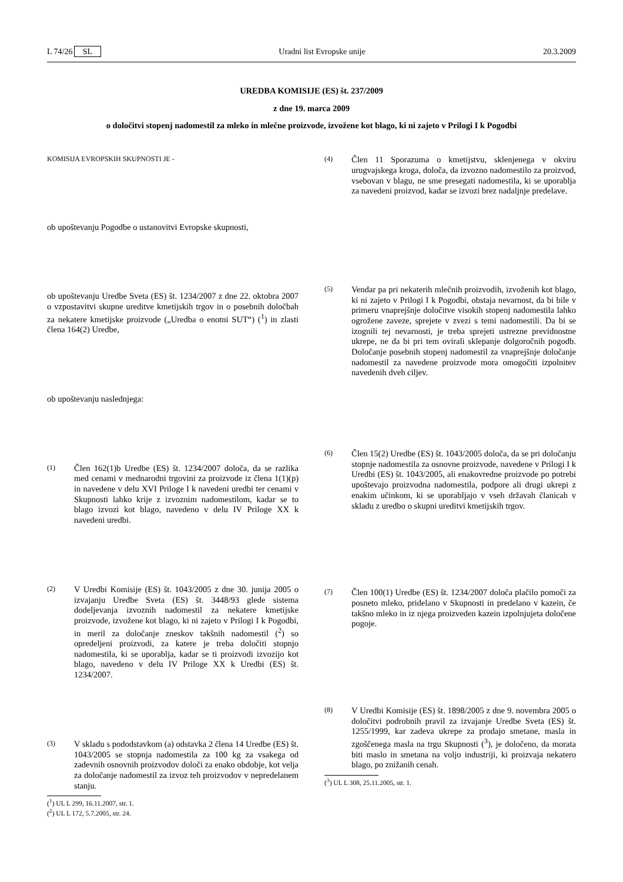L 74/26 SL Uradni list Evropske unije 20.3.2009
UREDBA KOMISIJE (ES) št. 237/2009
z dne 19. marca 2009
o določitvi stopenj nadomestil za mleko in mlečne proizvode, izvožene kot blago, ki ni zajeto v Prilogi I k Pogodbi
KOMISIJA EVROPSKIH SKUPNOSTI JE -
ob upoštevanju Pogodbe o ustanovitvi Evropske skupnosti,
ob upoštevanju Uredbe Sveta (ES) št. 1234/2007 z dne 22. oktobra 2007 o vzpostavitvi skupne ureditve kmetijskih trgov in o posebnih določbah za nekatere kmetijske proizvode („Uredba o enotni SUT“) (<sup>1</sup>) in zlasti člena 164(2) Uredbe,
ob upoštevanju naslednjega:
(1)
Člen 162(1)b Uredbe (ES) št. 1234/2007 določa, da se razlika med cenami v mednarodni trgovini za proizvode iz člena 1(1)(p) in navedene v delu XVI Priloge I k navedeni uredbi ter cenami v Skupnosti lahko krije z izvoznim nadomestilom, kadar se to blago izvozi kot blago, navedeno v delu IV Priloge XX k navedeni uredbi.
(2)
V Uredbi Komisije (ES) št. 1043/2005 z dne 30. junija 2005 o izvajanju Uredbe Sveta (ES) št. 3448/93 glede sistema dodeljevanja izvoznih nadomestil za nekatere kmetijske proizvode, izvožene kot blago, ki ni zajeto v Prilogi I k Pogodbi, in meril za določanje zneskov takšnih nadomestil (<sup>2</sup>) so opredeljeni proizvodi, za katere je treba določiti stopnjo nadomestila, ki se uporablja, kadar se ti proizvodi izvozijo kot blago, navedeno v delu IV Priloge XX k Uredbi (ES) št. 1234/2007.
(3)
V skladu s pododstavkom (a) odstavka 2 člena 14 Uredbe (ES) št. 1043/2005 se stopnja nadomestila za 100 kg za vsakega od zadevnih osnovnih proizvodov določi za enako obdobje, kot velja za določanje nadomestil za izvoz teh proizvodov v nepredelanem stanju.
(<sup>1</sup>) UL L 299, 16.11.2007, str. 1.
(<sup>2</sup>) UL L 172, 5.7.2005, str. 24.
(4)
Člen 11 Sporazuma o kmetijstvu, sklenjenega v okviru urugvajskega kroga, določa, da izvozno nadomestilo za proizvod, vsebovan v blagu, ne sme presegati nadomestila, ki se uporablja za navedeni proizvod, kadar se izvozi brez nadaljnje predelave.
(5)
Vendar pa pri nekaterih mlečnih proizvodih, izvoženih kot blago, ki ni zajeto v Prilogi I k Pogodbi, obstaja nevarnost, da bi bile v primeru vnaprejšnje določitve visokih stopenj nadomestila lahko ogrožene zaveze, sprejete v zvezi s temi nadomestili. Da bi se izognili tej nevarnosti, je treba sprejeti ustrezne previdnostne ukrepe, ne da bi pri tem ovirali sklepanje dolgoročnih pogodb. Določanje posebnih stopenj nadomestil za vnaprejšnje določanje nadomestil za navedene proizvode mora omogočiti izpolnitev navedenih dveh ciljev.
(6)
Člen 15(2) Uredbe (ES) št. 1043/2005 določa, da se pri določanju stopnje nadomestila za osnovne proizvode, navedene v Prilogi I k Uredbi (ES) št. 1043/2005, ali enakovredne proizvode po potrebi upoštevajo proizvodna nadomestila, podpore ali drugi ukrepi z enakim učinkom, ki se uporabljajo v vseh državah članicah v skladu z uredbo o skupni ureditvi kmetijskih trgov.
(7)
Člen 100(1) Uredbe (ES) št. 1234/2007 določa plačilo pomoči za posneto mleko, pridelano v Skupnosti in predelano v kazein, če takšno mleko in iz njega proizveden kazein izpolnjujeta določene pogoje.
(8)
V Uredbi Komisije (ES) št. 1898/2005 z dne 9. novembra 2005 o določitvi podrobnih pravil za izvajanje Uredbe Sveta (ES) št. 1255/1999, kar zadeva ukrepe za prodajo smetane, masla in zgoščenega masla na trgu Skupnosti (<sup>3</sup>), je določeno, da morata biti maslo in smetana na voljo industriji, ki proizvaja nekatero blago, po znižanih cenah.
(<sup>3</sup>) UL L 308, 25.11.2005, str. 1.